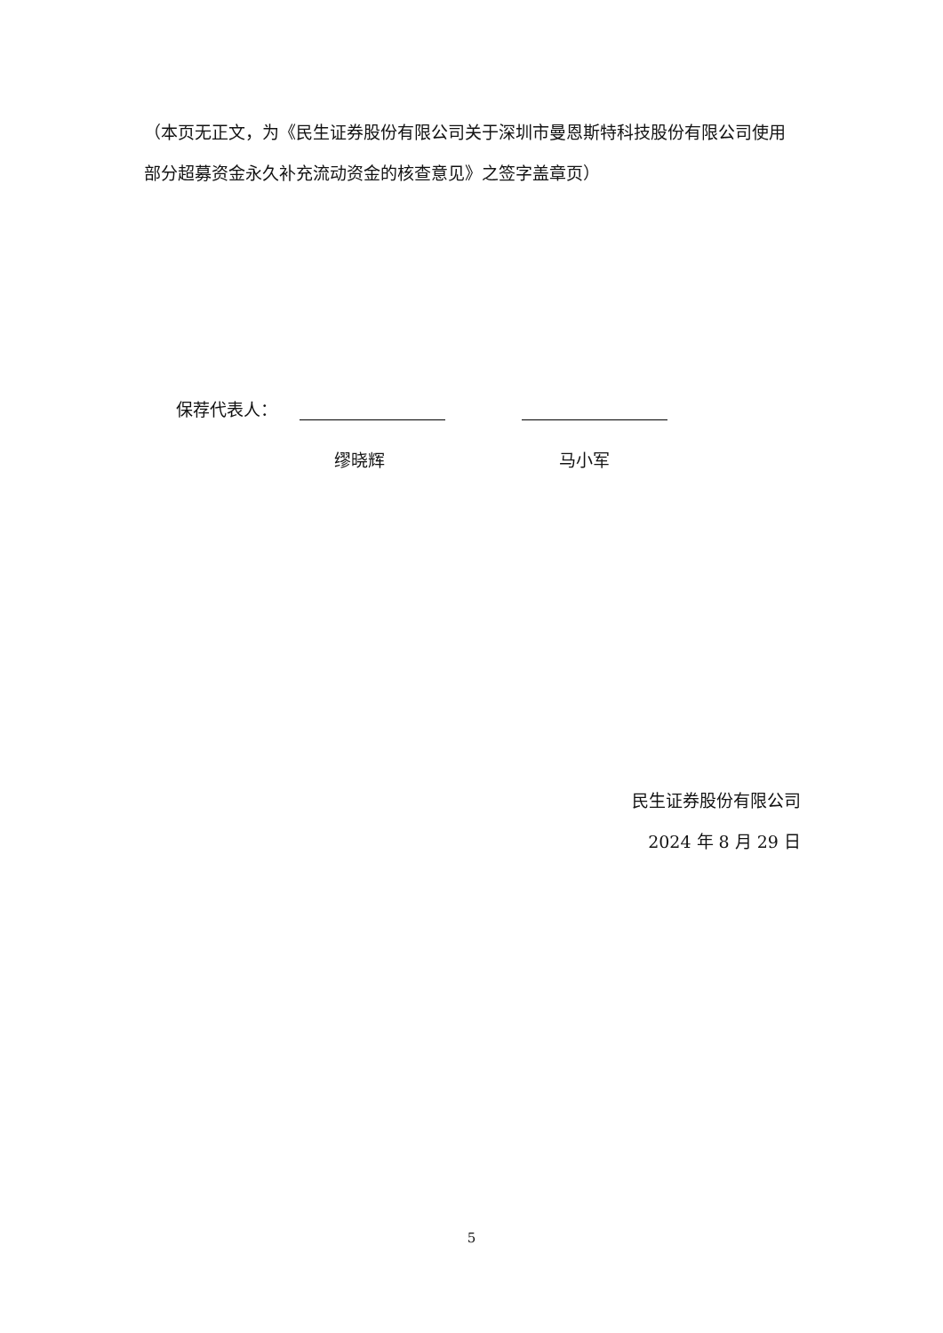（本页无正文，为《民生证券股份有限公司关于深圳市曼恩斯特科技股份有限公司使用部分超募资金永久补充流动资金的核查意见》之签字盖章页）
保荐代表人：
缪晓辉 马小军
民生证券股份有限公司
2024 年 8 月 29 日
5